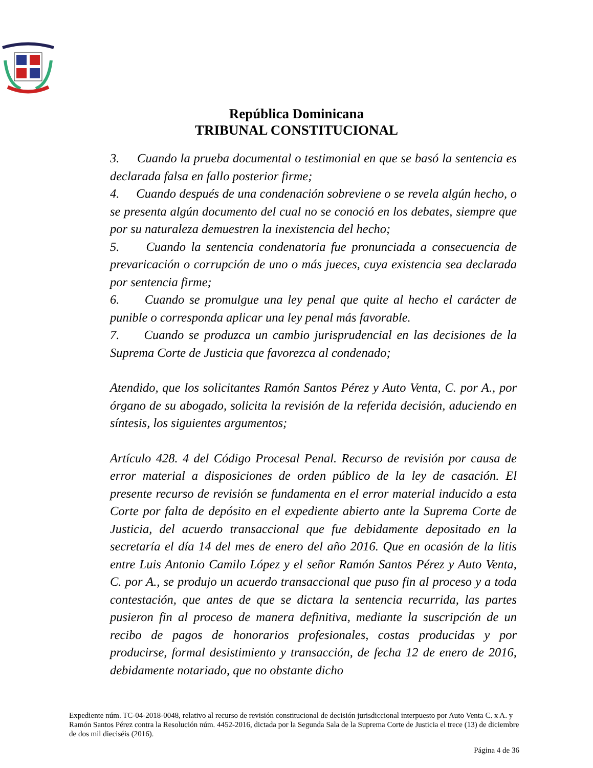República Dominicana
TRIBUNAL CONSTITUCIONAL
3. Cuando la prueba documental o testimonial en que se basó la sentencia es declarada falsa en fallo posterior firme;
4. Cuando después de una condenación sobreviene o se revela algún hecho, o se presenta algún documento del cual no se conoció en los debates, siempre que por su naturaleza demuestren la inexistencia del hecho;
5. Cuando la sentencia condenatoria fue pronunciada a consecuencia de prevaricación o corrupción de uno o más jueces, cuya existencia sea declarada por sentencia firme;
6. Cuando se promulgue una ley penal que quite al hecho el carácter de punible o corresponda aplicar una ley penal más favorable.
7. Cuando se produzca un cambio jurisprudencial en las decisiones de la Suprema Corte de Justicia que favorezca al condenado;
Atendido, que los solicitantes Ramón Santos Pérez y Auto Venta, C. por A., por órgano de su abogado, solicita la revisión de la referida decisión, aduciendo en síntesis, los siguientes argumentos;
Artículo 428. 4 del Código Procesal Penal. Recurso de revisión por causa de error material a disposiciones de orden público de la ley de casación. El presente recurso de revisión se fundamenta en el error material inducido a esta Corte por falta de depósito en el expediente abierto ante la Suprema Corte de Justicia, del acuerdo transaccional que fue debidamente depositado en la secretaría el día 14 del mes de enero del año 2016. Que en ocasión de la litis entre Luis Antonio Camilo López y el señor Ramón Santos Pérez y Auto Venta, C. por A., se produjo un acuerdo transaccional que puso fin al proceso y a toda contestación, que antes de que se dictara la sentencia recurrida, las partes pusieron fin al proceso de manera definitiva, mediante la suscripción de un recibo de pagos de honorarios profesionales, costas producidas y por producirse, formal desistimiento y transacción, de fecha 12 de enero de 2016, debidamente notariado, que no obstante dicho
Expediente núm. TC-04-2018-0048, relativo al recurso de revisión constitucional de decisión jurisdiccional interpuesto por Auto Venta C. x A. y Ramón Santos Pérez contra la Resolución núm. 4452-2016, dictada por la Segunda Sala de la Suprema Corte de Justicia el trece (13) de diciembre de dos mil dieciséis (2016).
Página 4 de 36